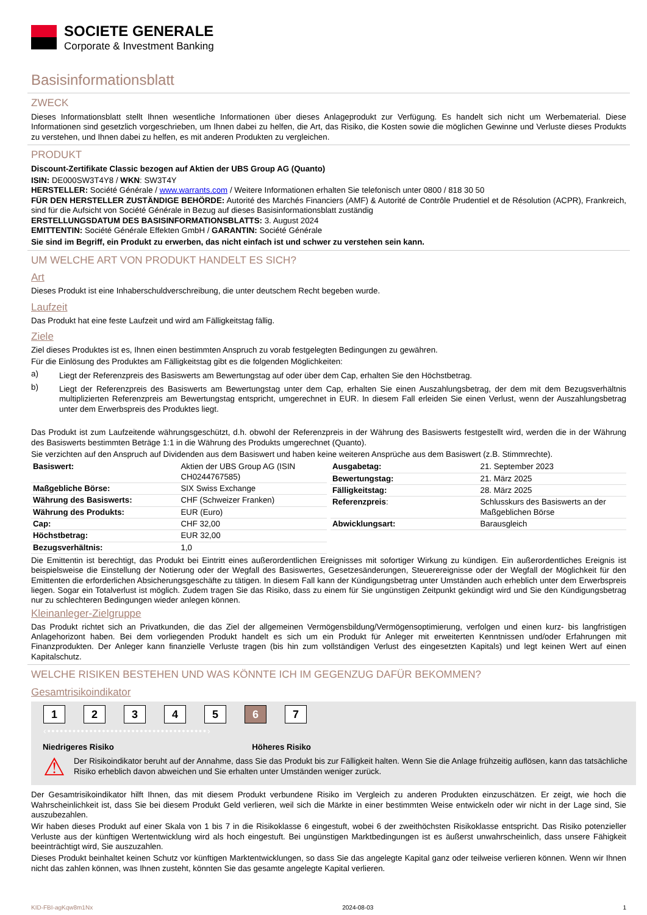SOCIETE GENERALE
Corporate & Investment Banking
Basisinformationsblatt
ZWECK
Dieses Informationsblatt stellt Ihnen wesentliche Informationen über dieses Anlageprodukt zur Verfügung. Es handelt sich nicht um Werbematerial. Diese Informationen sind gesetzlich vorgeschrieben, um Ihnen dabei zu helfen, die Art, das Risiko, die Kosten sowie die möglichen Gewinne und Verluste dieses Produkts zu verstehen, und Ihnen dabei zu helfen, es mit anderen Produkten zu vergleichen.
PRODUKT
Discount-Zertifikate Classic bezogen auf Aktien der UBS Group AG (Quanto)
ISIN: DE000SW3T4Y8 / WKN: SW3T4Y
HERSTELLER: Société Générale / www.warrants.com / Weitere Informationen erhalten Sie telefonisch unter 0800 / 818 30 50
FÜR DEN HERSTELLER ZUSTÄNDIGE BEHÖRDE: Autorité des Marchés Financiers (AMF) & Autorité de Contrôle Prudentiel et de Résolution (ACPR), Frankreich, sind für die Aufsicht von Société Générale in Bezug auf dieses Basisinformationsblatt zuständig
ERSTELLUNGSDATUM DES BASISINFORMATIONSBLATTS: 3. August 2024
EMITTENTIN: Société Générale Effekten GmbH / GARANTIN: Société Générale
Sie sind im Begriff, ein Produkt zu erwerben, das nicht einfach ist und schwer zu verstehen sein kann.
UM WELCHE ART VON PRODUKT HANDELT ES SICH?
Art
Dieses Produkt ist eine Inhaberschuldverschreibung, die unter deutschem Recht begeben wurde.
Laufzeit
Das Produkt hat eine feste Laufzeit und wird am Fälligkeitstag fällig.
Ziele
Ziel dieses Produktes ist es, Ihnen einen bestimmten Anspruch zu vorab festgelegten Bedingungen zu gewähren.
Für die Einlösung des Produktes am Fälligkeitstag gibt es die folgenden Möglichkeiten:
a)
Liegt der Referenzpreis des Basiswerts am Bewertungstag auf oder über dem Cap, erhalten Sie den Höchstbetrag.
b)
Liegt der Referenzpreis des Basiswerts am Bewertungstag unter dem Cap, erhalten Sie einen Auszahlungsbetrag, der dem mit dem Bezugsverhältnis multiplizierten Referenzpreis am Bewertungstag entspricht, umgerechnet in EUR. In diesem Fall erleiden Sie einen Verlust, wenn der Auszahlungsbetrag unter dem Erwerbspreis des Produktes liegt.
Das Produkt ist zum Laufzeitende währungsgeschützt, d.h. obwohl der Referenzpreis in der Währung des Basiswerts festgestellt wird, werden die in der Währung des Basiswerts bestimmten Beträge 1:1 in die Währung des Produkts umgerechnet (Quanto).
Sie verzichten auf den Anspruch auf Dividenden aus dem Basiswert und haben keine weiteren Ansprüche aus dem Basiswert (z.B. Stimmrechte).
| Basiswert: | Aktien der UBS Group AG (ISIN CH0244767585) |
| Maßgebliche Börse: | SIX Swiss Exchange |
| Währung des Basiswerts: | CHF (Schweizer Franken) |
| Währung des Produkts: | EUR (Euro) |
| Cap: | CHF 32,00 |
| Höchstbetrag: | EUR 32,00 |
| Bezugsverhältnis: | 1,0 |
| Ausgabetag: | 21. September 2023 |
| Bewertungstag: | 21. März 2025 |
| Fälligkeitstag: | 28. März 2025 |
| Referenzpreis : | Schlusskurs des Basiswerts an der Maßgeblichen Börse |
| Abwicklungsart: | Barausgleich |
Die Emittentin ist berechtigt, das Produkt bei Eintritt eines außerordentlichen Ereignisses mit sofortiger Wirkung zu kündigen. Ein außerordentliches Ereignis ist beispielsweise die Einstellung der Notierung oder der Wegfall des Basiswertes, Gesetzesänderungen, Steuerereignisse oder der Wegfall der Möglichkeit für den Emittenten die erforderlichen Absicherungsgeschäfte zu tätigen. In diesem Fall kann der Kündigungsbetrag unter Umständen auch erheblich unter dem Erwerbspreis liegen. Sogar ein Totalverlust ist möglich. Zudem tragen Sie das Risiko, dass zu einem für Sie ungünstigen Zeitpunkt gekündigt wird und Sie den Kündigungsbetrag nur zu schlechteren Bedingungen wieder anlegen können.
Kleinanleger-Zielgruppe
Das Produkt richtet sich an Privatkunden, die das Ziel der allgemeinen Vermögensbildung/Vermögensoptimierung, verfolgen und einen kurz- bis langfristigen Anlagehorizont haben. Bei dem vorliegenden Produkt handelt es sich um ein Produkt für Anleger mit erweiterten Kenntnissen und/oder Erfahrungen mit Finanzprodukten. Der Anleger kann finanzielle Verluste tragen (bis hin zum vollständigen Verlust des eingesetzten Kapitals) und legt keinen Wert auf einen Kapitalschutz.
WELCHE RISIKEN BESTEHEN UND WAS KÖNNTE ICH IM GEGENZUG DAFÜR BEKOMMEN?
Gesamtrisikoindikator
1234567
‹••••••••••••••••••••••••••••••••••••••›
Niedrigeres Risiko Höheres Risiko
⚠
Der Risikoindikator beruht auf der Annahme, dass Sie das Produkt bis zur Fälligkeit halten. Wenn Sie die Anlage frühzeitig auflösen, kann das tatsächliche Risiko erheblich davon abweichen und Sie erhalten unter Umständen weniger zurück.
Der Gesamtrisikoindikator hilft Ihnen, das mit diesem Produkt verbundene Risiko im Vergleich zu anderen Produkten einzuschätzen. Er zeigt, wie hoch die Wahrscheinlichkeit ist, dass Sie bei diesem Produkt Geld verlieren, weil sich die Märkte in einer bestimmten Weise entwickeln oder wir nicht in der Lage sind, Sie auszubezahlen.
Wir haben dieses Produkt auf einer Skala von 1 bis 7 in die Risikoklasse 6 eingestuft, wobei 6 der zweithöchsten Risikoklasse entspricht. Das Risiko potenzieller Verluste aus der künftigen Wertentwicklung wird als hoch eingestuft. Bei ungünstigen Marktbedingungen ist es äußerst unwahrscheinlich, dass unsere Fähigkeit beeinträchtigt wird, Sie auszuzahlen.
Dieses Produkt beinhaltet keinen Schutz vor künftigen Marktentwicklungen, so dass Sie das angelegte Kapital ganz oder teilweise verlieren können. Wenn wir Ihnen nicht das zahlen können, was Ihnen zusteht, könnten Sie das gesamte angelegte Kapital verlieren.
KID-FBI-agKqw8m1Nx 2024-08-03 1